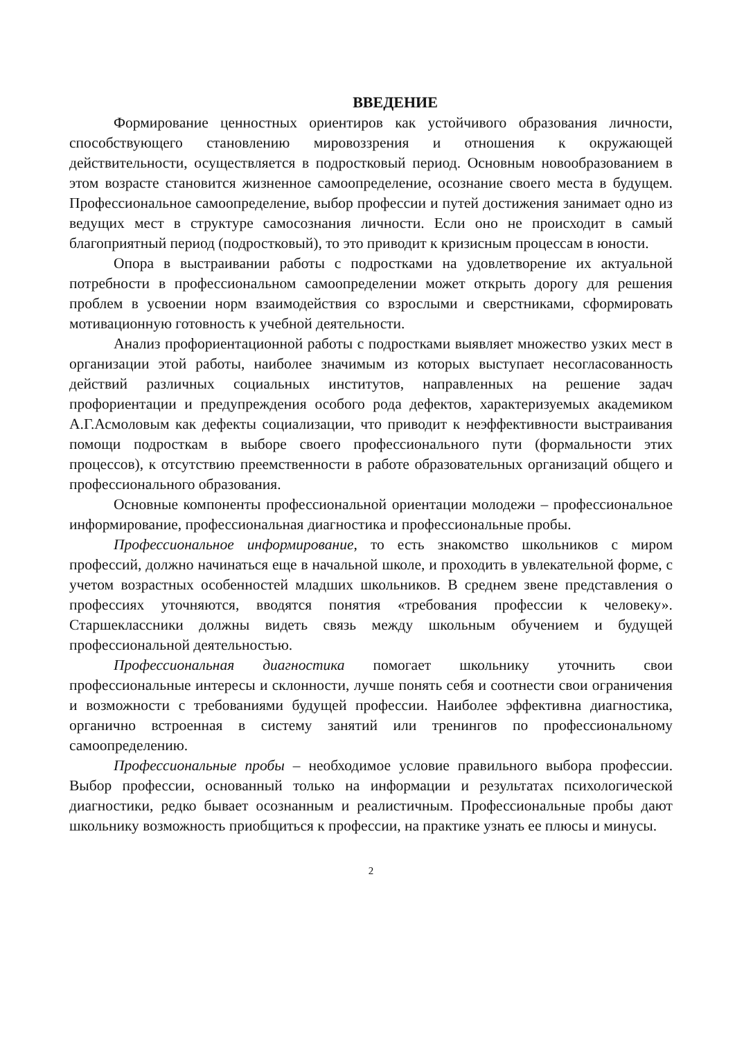ВВЕДЕНИЕ
Формирование ценностных ориентиров как устойчивого образования личности, способствующего становлению мировоззрения и отношения к окружающей действительности, осуществляется в подростковый период. Основным новообразованием в этом возрасте становится жизненное самоопределение, осознание своего места в будущем. Профессиональное самоопределение, выбор профессии и путей достижения занимает одно из ведущих мест в структуре самосознания личности. Если оно не происходит в самый благоприятный период (подростковый), то это приводит к кризисным процессам в юности.
Опора в выстраивании работы с подростками на удовлетворение их актуальной потребности в профессиональном самоопределении может открыть дорогу для решения проблем в усвоении норм взаимодействия со взрослыми и сверстниками, сформировать мотивационную готовность к учебной деятельности.
Анализ профориентационной работы с подростками выявляет множество узких мест в организации этой работы, наиболее значимым из которых выступает несогласованность действий различных социальных институтов, направленных на решение задач профориентации и предупреждения особого рода дефектов, характеризуемых академиком А.Г.Асмоловым как дефекты социализации, что приводит к неэффективности выстраивания помощи подросткам в выборе своего профессионального пути (формальности этих процессов), к отсутствию преемственности в работе образовательных организаций общего и профессионального образования.
Основные компоненты профессиональной ориентации молодежи – профессиональное информирование, профессиональная диагностика и профессиональные пробы.
Профессиональное информирование, то есть знакомство школьников с миром профессий, должно начинаться еще в начальной школе, и проходить в увлекательной форме, с учетом возрастных особенностей младших школьников. В среднем звене представления о профессиях уточняются, вводятся понятия «требования профессии к человеку». Старшеклассники должны видеть связь между школьным обучением и будущей профессиональной деятельностью.
Профессиональная диагностика помогает школьнику уточнить свои профессиональные интересы и склонности, лучше понять себя и соотнести свои ограничения и возможности с требованиями будущей профессии. Наиболее эффективна диагностика, органично встроенная в систему занятий или тренингов по профессиональному самоопределению.
Профессиональные пробы – необходимое условие правильного выбора профессии. Выбор профессии, основанный только на информации и результатах психологической диагностики, редко бывает осознанным и реалистичным. Профессиональные пробы дают школьнику возможность приобщиться к профессии, на практике узнать ее плюсы и минусы.
2